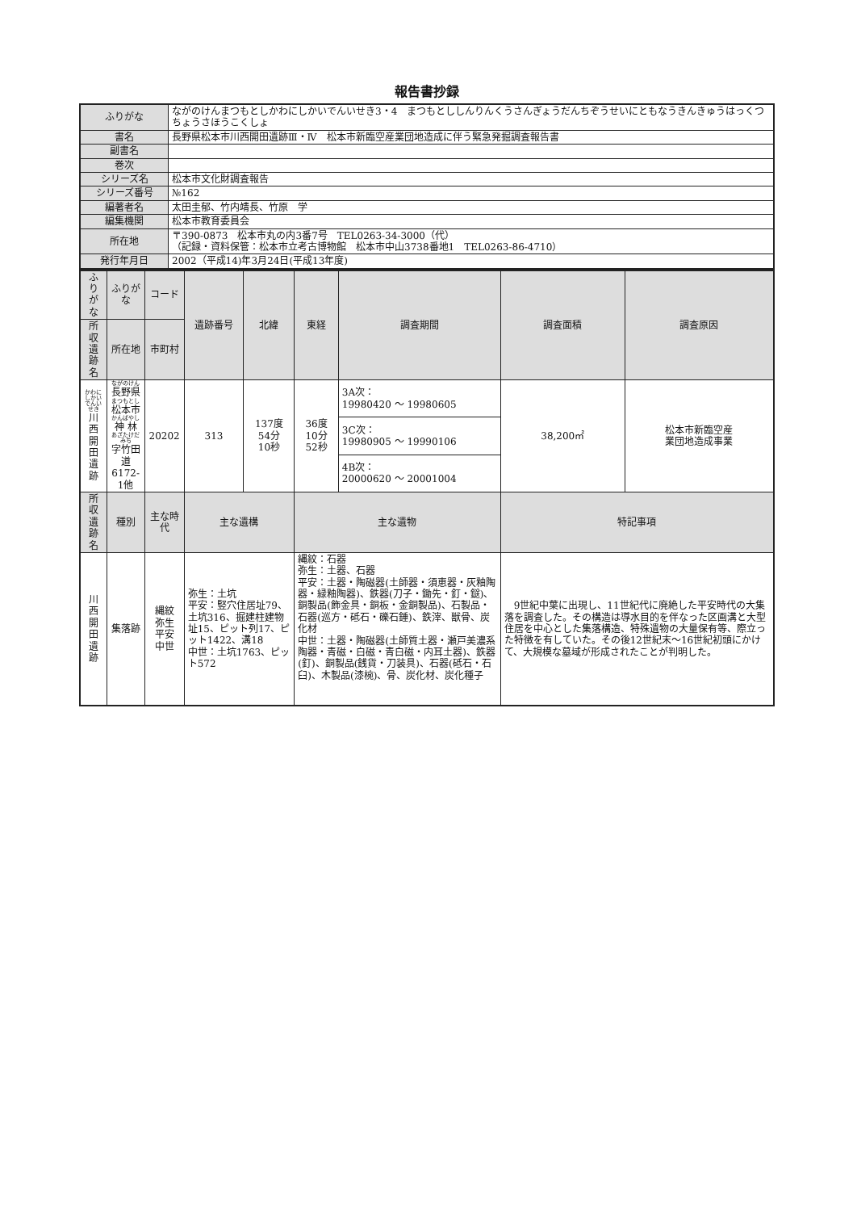報告書抄録
| ふりがな | ながのけんまつもとしかわにしかいでんいせき3・4 まつもとししんりんくうさんぎょうだんちぞうせいにともなうきんきゅうはっくつちょうさほうこくしょ |
| 書名 | 長野県松本市川西開田遺跡Ⅲ・Ⅳ 松本市新臨空産業団地造成に伴う緊急発掘調査報告書 |
| 副書名 | |
| 巻次 | |
| シリーズ名 | 松本市文化財調査報告 |
| シリーズ番号 | №162 |
| 編著者名 | 太田圭郁、竹内靖長、竹原 学 |
| 編集機関 | 松本市教育委員会 |
| 所在地 | 〒390-0873 松本市丸の内3番7号 TEL0263-34-3000（代） （記録・資料保管：松本市立考古博物館 松本市中山3738番地1 TEL0263-86-4710） |
| 発行年月日 | 2002（平成14)年3月24日(平成13年度) |
| ふりがな | ふりがな | コード | 遺跡番号 | 北緯 | 東経 | 調査期間 | 調査面積 | 調査原因 |
| --- | --- | --- | --- | --- | --- | --- | --- | --- |
| 所収遺跡名 | 所在地 | 市町村 | | | | | | |
| かわにしかいでんいせき 川西開田遺跡 | ながのけん 長野県 まつもとし 松本市 かんばやし 神 林 あざたけだみち 字竹田道 6172-1他 | 20202 | 313 | 137度 54分 10秒 | 36度 10分 52秒 | 3A次： 19980420 ～ 19980605 | 38,200㎡ | 松本市新臨空産 業団地造成事業 |
| | | | | | | 3C次： 19980905 ～ 19990106 | | |
| | | | | | | 4B次： 20000620 ～ 20001004 | | |
| 所収遺跡名 | 種別 | 主な時代 | 主な遺構 | | 主な遺物 | | 特記事項 | |
| 川西開田遺跡 | 集落跡 | 縄紋 弥生 平安 中世 | 弥生：土坑 平安：竪穴住居址79、土坑316、掘建柱建物址15、ピット列17、ピット1422、溝18 中世：土坑1763、ピット572 | | 縄紋：石器 弥生：土器、石器 平安：土器・陶磁器(土師器・須恵器・灰釉陶器・緑釉陶器)、鉄器(刀子・鋤先・釘・鎹)、銅製品(飾金具・銅板・金銅製品)、石製品・石器(巡方・砥石・礫石錘)、鉄滓、獣骨、炭化材 中世：土器・陶磁器(土師質土器・瀬戸美濃系陶器・青磁・白磁・青白磁・内耳土器)、鉄器(釘)、銅製品(銭貨・刀装具)、石器(砥石・石臼)、木製品(漆椀)、骨、炭化材、炭化種子 | | 9世紀中葉に出現し、11世紀代に廃絶した平安時代の大集落を調査した。その構造は導水目的を伴なった区画溝と大型住居を中心とした集落構造、特殊遺物の大量保有等、際立った特徴を有していた。その後12世紀末～16世紀初頭にかけて、大規模な墓域が形成されたことが判明した。 | |